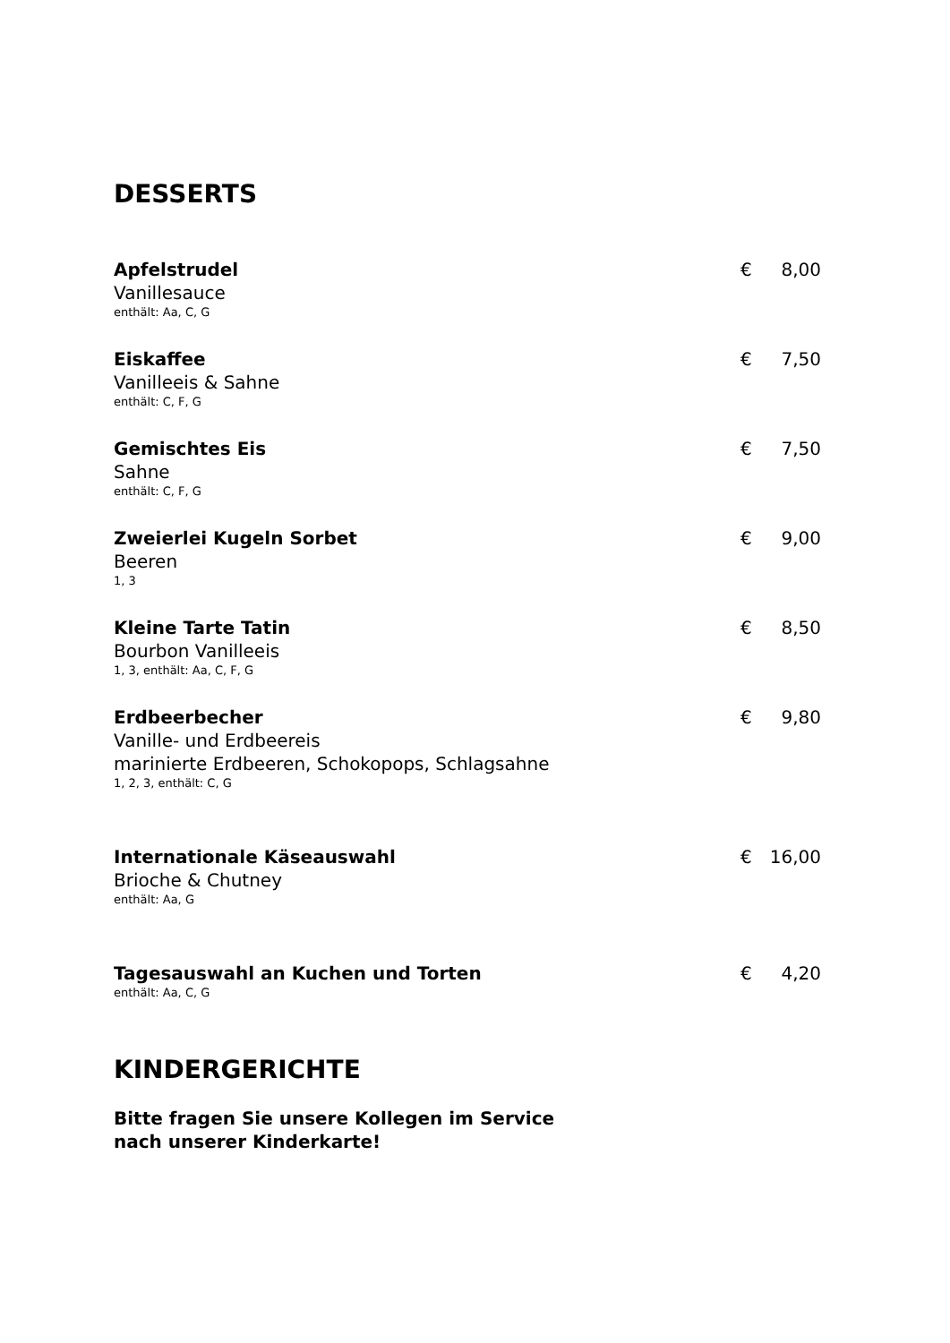DESSERTS
Apfelstrudel
Vanillesauce
enthält: Aa, C, G
€ 8,00
Eiskaffee
Vanilleeis & Sahne
enthält: C, F, G
€ 7,50
Gemischtes Eis
Sahne
enthält: C, F, G
€ 7,50
Zweierlei Kugeln Sorbet
Beeren
1, 3
€ 9,00
Kleine Tarte Tatin
Bourbon Vanilleeis
1, 3, enthält: Aa, C, F, G
€ 8,50
Erdbeerbecher
Vanille- und Erdbeereis
marinierte Erdbeeren, Schokopops, Schlagsahne
1, 2, 3, enthält: C, G
€ 9,80
Internationale Käseauswahl
Brioche & Chutney
enthält: Aa, G
€ 16,00
Tagesauswahl an Kuchen und Torten
enthält: Aa, C, G
€ 4,20
KINDERGERICHTE
Bitte fragen Sie unsere Kollegen im Service
nach unserer Kinderkarte!